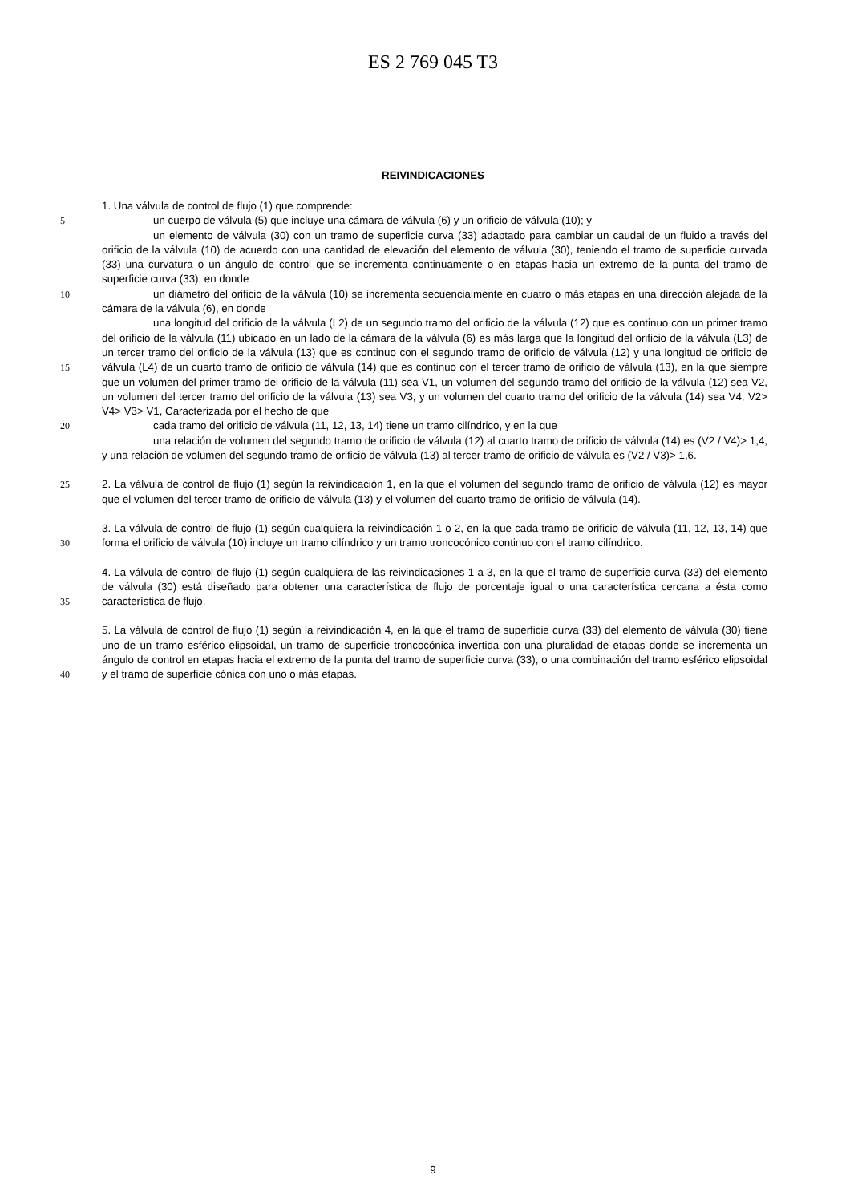ES 2 769 045 T3
REIVINDICACIONES
1. Una válvula de control de flujo (1) que comprende:
5 un cuerpo de válvula (5) que incluye una cámara de válvula (6) y un orificio de válvula (10); y
un elemento de válvula (30) con un tramo de superficie curva (33) adaptado para cambiar un caudal de un fluido a través del orificio de la válvula (10) de acuerdo con una cantidad de elevación del elemento de válvula (30), teniendo el tramo de superficie curvada (33) una curvatura o un ángulo de control que se incrementa continuamente o en etapas hacia un extremo de la punta del tramo de superficie curva (33), en donde
10 un diámetro del orificio de la válvula (10) se incrementa secuencialmente en cuatro o más etapas en una dirección alejada de la cámara de la válvula (6), en donde
15 una longitud del orificio de la válvula (L2) de un segundo tramo del orificio de la válvula (12) que es continuo con un primer tramo del orificio de la válvula (11) ubicado en un lado de la cámara de la válvula (6) es más larga que la longitud del orificio de la válvula (L3) de un tercer tramo del orificio de la válvula (13) que es continuo con el segundo tramo de orificio de válvula (12) y una longitud de orificio de válvula (L4) de un cuarto tramo de orificio de válvula (14) que es continuo con el tercer tramo de orificio de válvula (13), en la que siempre que un volumen del primer tramo del orificio de la válvula (11) sea V1, un volumen del segundo tramo del orificio de la válvula (12) sea V2, un volumen del tercer tramo del orificio de la válvula (13) sea V3, y un volumen del cuarto tramo del orificio de la válvula (14) sea V4, V2> V4> V3> V1, Caracterizada por el hecho de que
20 cada tramo del orificio de válvula (11, 12, 13, 14) tiene un tramo cilíndrico, y en la que
una relación de volumen del segundo tramo de orificio de válvula (12) al cuarto tramo de orificio de válvula (14) es (V2 / V4)> 1,4, y una relación de volumen del segundo tramo de orificio de válvula (13) al tercer tramo de orificio de válvula es (V2 / V3)> 1,6.
25 2. La válvula de control de flujo (1) según la reivindicación 1, en la que el volumen del segundo tramo de orificio de válvula (12) es mayor que el volumen del tercer tramo de orificio de válvula (13) y el volumen del cuarto tramo de orificio de válvula (14).
30 3. La válvula de control de flujo (1) según cualquiera la reivindicación 1 o 2, en la que cada tramo de orificio de válvula (11, 12, 13, 14) que forma el orificio de válvula (10) incluye un tramo cilíndrico y un tramo troncocónico continuo con el tramo cilíndrico.
35 4. La válvula de control de flujo (1) según cualquiera de las reivindicaciones 1 a 3, en la que el tramo de superficie curva (33) del elemento de válvula (30) está diseñado para obtener una característica de flujo de porcentaje igual o una característica cercana a ésta como característica de flujo.
40 5. La válvula de control de flujo (1) según la reivindicación 4, en la que el tramo de superficie curva (33) del elemento de válvula (30) tiene uno de un tramo esférico elipsoidal, un tramo de superficie troncocónica invertida con una pluralidad de etapas donde se incrementa un ángulo de control en etapas hacia el extremo de la punta del tramo de superficie curva (33), o una combinación del tramo esférico elipsoidal y el tramo de superficie cónica con uno o más etapas.
9